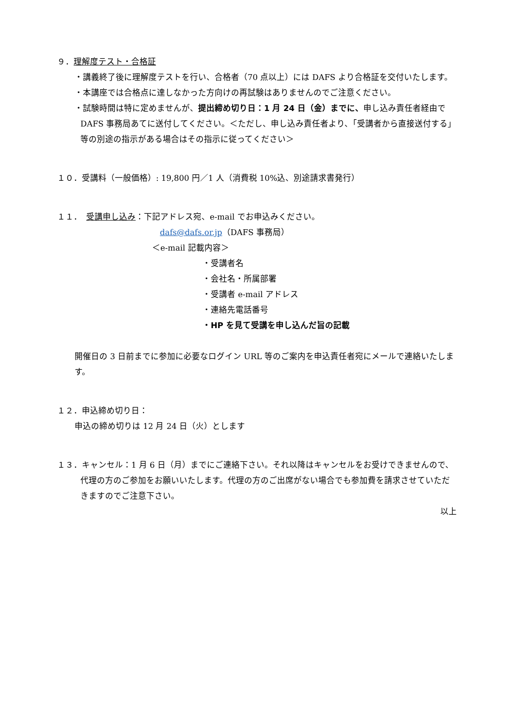９．理解度テスト・合格証
・講義終了後に理解度テストを行い、合格者（70 点以上）には DAFS より合格証を交付いたします。
・本講座では合格点に達しなかった方向けの再試験はありませんのでご注意ください。
・試験時間は特に定めませんが、提出締め切り日：1 月 24 日（金）までに、申し込み責任者経由で DAFS 事務局あてに送付してください。＜ただし、申し込み責任者より、「受講者から直接送付する」等の別途の指示がある場合はその指示に従ってください＞
１０．受講料（一般価格）: 19,800 円／1 人（消費税 10%込、別途請求書発行）
１１．　受講申し込み：下記アドレス宛、e-mail でお申込みください。
dafs@dafs.or.jp（DAFS 事務局）
＜e-mail 記載内容＞
・受講者名
・会社名・所属部署
・受講者 e-mail アドレス
・連絡先電話番号
・HP を見て受講を申し込んだ旨の記載
開催日の 3 日前までに参加に必要なログイン URL 等のご案内を申込責任者宛にメールで連絡いたします。
１２．申込締め切り日：
申込の締め切りは 12 月 24 日（火）とします
１３．キャンセル：1 月 6 日（月）までにご連絡下さい。それ以降はキャンセルをお受けできませんので、代理の方のご参加をお願いいたします。代理の方のご出席がない場合でも参加費を請求させていただきますのでご注意下さい。
以上